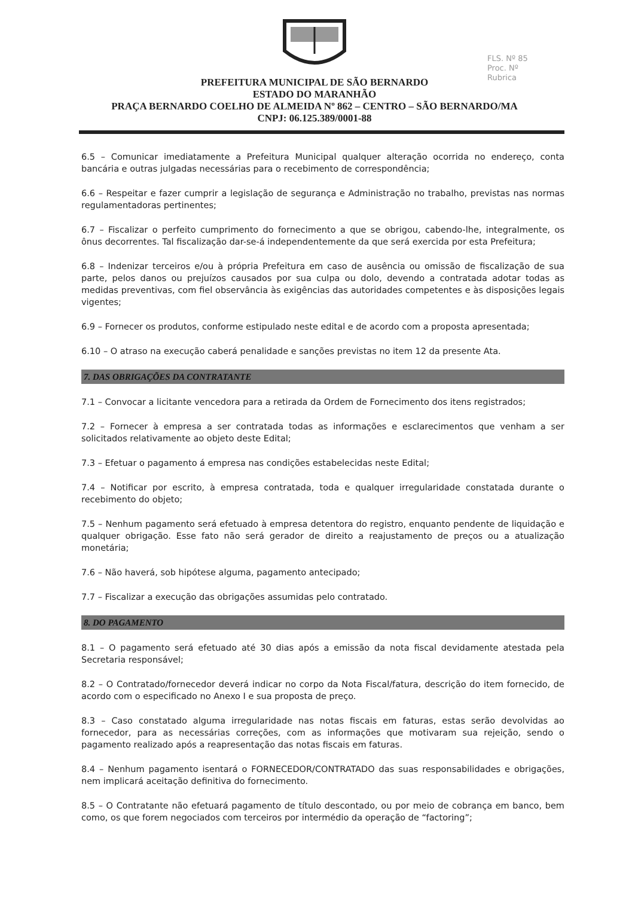FLS. Nº 85
Proc. Nº
Rubrica
PREFEITURA MUNICIPAL DE SÃO BERNARDO
ESTADO DO MARANHÃO
PRAÇA BERNARDO COELHO DE ALMEIDA Nº 862 – CENTRO – SÃO BERNARDO/MA
CNPJ: 06.125.389/0001-88
6.5 – Comunicar imediatamente a Prefeitura Municipal qualquer alteração ocorrida no endereço, conta bancária e outras julgadas necessárias para o recebimento de correspondência;
6.6 – Respeitar e fazer cumprir a legislação de segurança e Administração no trabalho, previstas nas normas regulamentadoras pertinentes;
6.7 – Fiscalizar o perfeito cumprimento do fornecimento a que se obrigou, cabendo-lhe, integralmente, os ônus decorrentes. Tal fiscalização dar-se-á independentemente da que será exercida por esta Prefeitura;
6.8 – Indenizar terceiros e/ou à própria Prefeitura em caso de ausência ou omissão de fiscalização de sua parte, pelos danos ou prejuízos causados por sua culpa ou dolo, devendo a contratada adotar todas as medidas preventivas, com fiel observância às exigências das autoridades competentes e às disposições legais vigentes;
6.9 – Fornecer os produtos, conforme estipulado neste edital e de acordo com a proposta apresentada;
6.10 – O atraso na execução caberá penalidade e sanções previstas no item 12 da presente Ata.
7. DAS OBRIGAÇÕES DA CONTRATANTE
7.1 – Convocar a licitante vencedora para a retirada da Ordem de Fornecimento dos itens registrados;
7.2 – Fornecer à empresa a ser contratada todas as informações e esclarecimentos que venham a ser solicitados relativamente ao objeto deste Edital;
7.3 – Efetuar o pagamento á empresa nas condições estabelecidas neste Edital;
7.4 – Notificar por escrito, à empresa contratada, toda e qualquer irregularidade constatada durante o recebimento do objeto;
7.5 – Nenhum pagamento será efetuado à empresa detentora do registro, enquanto pendente de liquidação e qualquer obrigação. Esse fato não será gerador de direito a reajustamento de preços ou a atualização monetária;
7.6 – Não haverá, sob hipótese alguma, pagamento antecipado;
7.7 – Fiscalizar a execução das obrigações assumidas pelo contratado.
8. DO PAGAMENTO
8.1 – O pagamento será efetuado até 30 dias após a emissão da nota fiscal devidamente atestada pela Secretaria responsável;
8.2 – O Contratado/fornecedor deverá indicar no corpo da Nota Fiscal/fatura, descrição do item fornecido, de acordo com o especificado no Anexo I e sua proposta de preço.
8.3 – Caso constatado alguma irregularidade nas notas fiscais em faturas, estas serão devolvidas ao fornecedor, para as necessárias correções, com as informações que motivaram sua rejeição, sendo o pagamento realizado após a reapresentação das notas fiscais em faturas.
8.4 – Nenhum pagamento isentará o FORNECEDOR/CONTRATADO das suas responsabilidades e obrigações, nem implicará aceitação definitiva do fornecimento.
8.5 – O Contratante não efetuará pagamento de título descontado, ou por meio de cobrança em banco, bem como, os que forem negociados com terceiros por intermédio da operação de “factoring”;